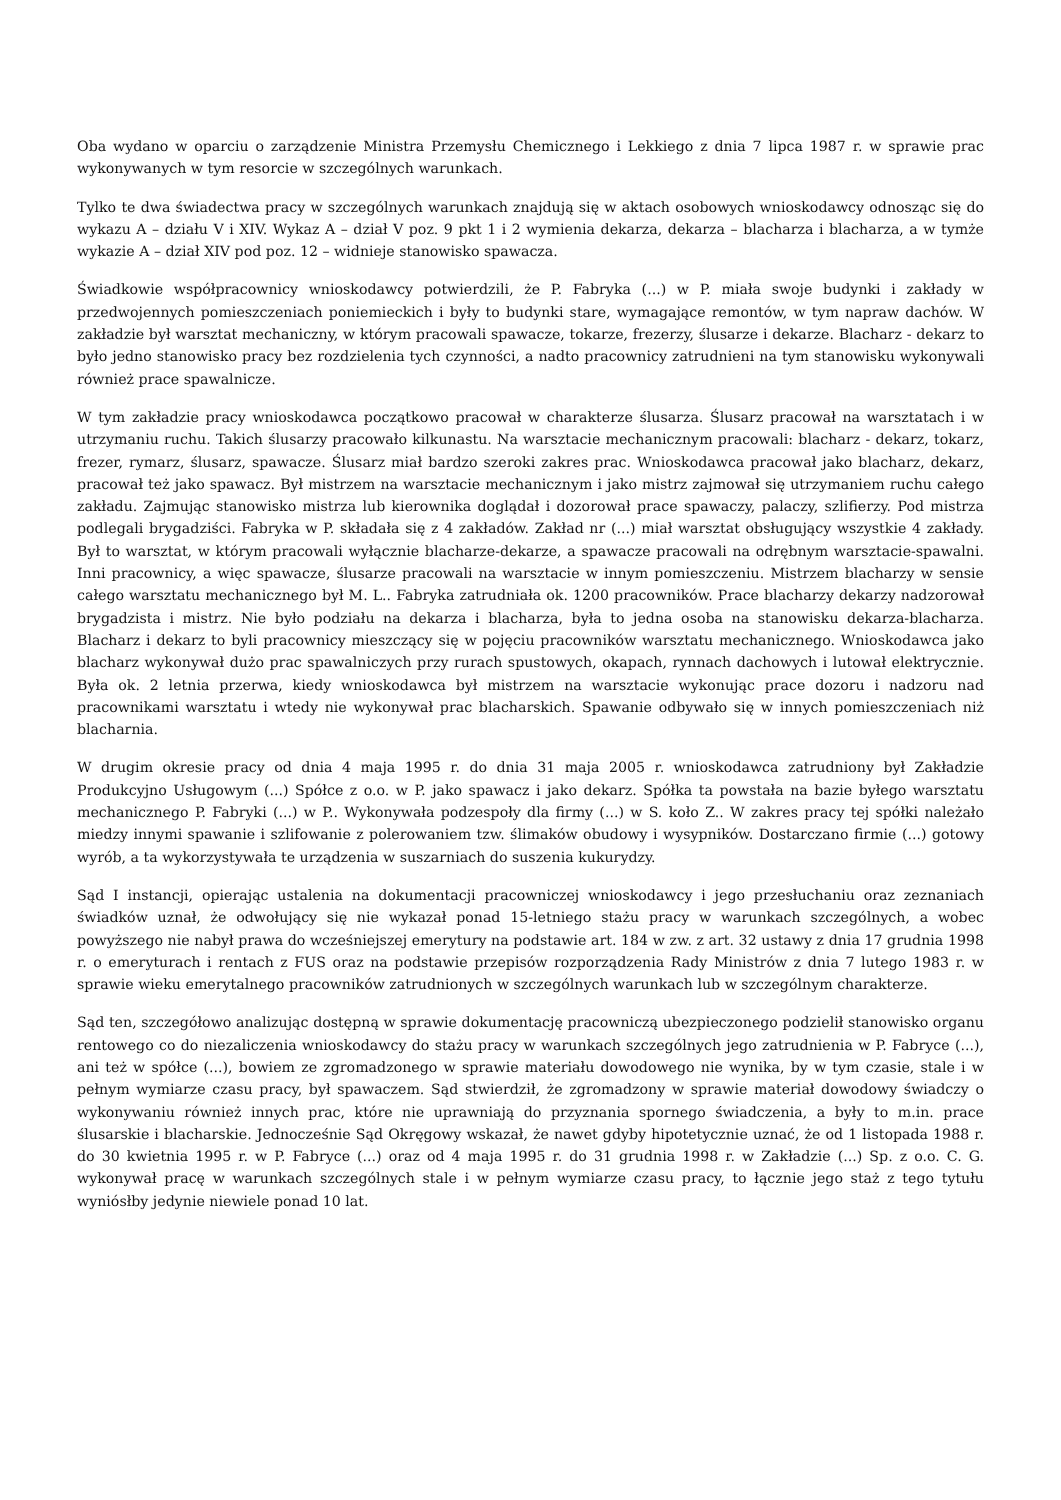Oba wydano w oparciu o zarządzenie Ministra Przemysłu Chemicznego i Lekkiego z dnia 7 lipca 1987 r. w sprawie prac wykonywanych w tym resorcie w szczególnych warunkach.
Tylko te dwa świadectwa pracy w szczególnych warunkach znajdują się w aktach osobowych wnioskodawcy odnosząc się do wykazu A – działu V i XIV. Wykaz A – dział V poz. 9 pkt 1 i 2 wymienia dekarza, dekarza – blacharza i blacharza, a w tymże wykazie A – dział XIV pod poz. 12 – widnieje stanowisko spawacza.
Świadkowie współpracownicy wnioskodawcy potwierdzili, że P. Fabryka (...) w P. miała swoje budynki i zakłady w przedwojennych pomieszczeniach poniemieckich i były to budynki stare, wymagające remontów, w tym napraw dachów. W zakładzie był warsztat mechaniczny, w którym pracowali spawacze, tokarze, frezerzy, ślusarze i dekarze. Blacharz - dekarz to było jedno stanowisko pracy bez rozdzielenia tych czynności, a nadto pracownicy zatrudnieni na tym stanowisku wykonywali również prace spawalnicze.
W tym zakładzie pracy wnioskodawca początkowo pracował w charakterze ślusarza. Ślusarz pracował na warsztatach i w utrzymaniu ruchu. Takich ślusarzy pracowało kilkunastu. Na warsztacie mechanicznym pracowali: blacharz - dekarz, tokarz, frezer, rymarz, ślusarz, spawacze. Ślusarz miał bardzo szeroki zakres prac. Wnioskodawca pracował jako blacharz, dekarz, pracował też jako spawacz. Był mistrzem na warsztacie mechanicznym i jako mistrz zajmował się utrzymaniem ruchu całego zakładu. Zajmując stanowisko mistrza lub kierownika doglądał i dozorował prace spawaczy, palaczy, szlifierzy. Pod mistrza podlegali brygadziści. Fabryka w P. składała się z 4 zakładów. Zakład nr (...) miał warsztat obsługujący wszystkie 4 zakłady. Był to warsztat, w którym pracowali wyłącznie blacharze-dekarze, a spawacze pracowali na odrębnym warsztacie-spawalni. Inni pracownicy, a więc spawacze, ślusarze pracowali na warsztacie w innym pomieszczeniu. Mistrzem blacharzy w sensie całego warsztatu mechanicznego był M. L.. Fabryka zatrudniała ok. 1200 pracowników. Prace blacharzy dekarzy nadzorował brygadzista i mistrz. Nie było podziału na dekarza i blacharza, była to jedna osoba na stanowisku dekarza-blacharza. Blacharz i dekarz to byli pracownicy mieszczący się w pojęciu pracowników warsztatu mechanicznego. Wnioskodawca jako blacharz wykonywał dużo prac spawalniczych przy rurach spustowych, okapach, rynnach dachowych i lutował elektrycznie. Była ok. 2 letnia przerwa, kiedy wnioskodawca był mistrzem na warsztacie wykonując prace dozoru i nadzoru nad pracownikami warsztatu i wtedy nie wykonywał prac blacharskich. Spawanie odbywało się w innych pomieszczeniach niż blacharnia.
W drugim okresie pracy od dnia 4 maja 1995 r. do dnia 31 maja 2005 r. wnioskodawca zatrudniony był Zakładzie Produkcyjno Usługowym (...) Spółce z o.o. w P. jako spawacz i jako dekarz. Spółka ta powstała na bazie byłego warsztatu mechanicznego P. Fabryki (...) w P.. Wykonywała podzespoły dla firmy (...) w S. koło Z.. W zakres pracy tej spółki należało miedzy innymi spawanie i szlifowanie z polerowaniem tzw. ślimaków obudowy i wysypników. Dostarczano firmie (...) gotowy wyrób, a ta wykorzystywała te urządzenia w suszarniach do suszenia kukurydzy.
Sąd I instancji, opierając ustalenia na dokumentacji pracowniczej wnioskodawcy i jego przesłuchaniu oraz zeznaniach świadków uznał, że odwołujący się nie wykazał ponad 15-letniego stażu pracy w warunkach szczególnych, a wobec powyższego nie nabył prawa do wcześniejszej emerytury na podstawie art. 184 w zw. z art. 32 ustawy z dnia 17 grudnia 1998 r. o emeryturach i rentach z FUS oraz na podstawie przepisów rozporządzenia Rady Ministrów z dnia 7 lutego 1983 r. w sprawie wieku emerytalnego pracowników zatrudnionych w szczególnych warunkach lub w szczególnym charakterze.
Sąd ten, szczegółowo analizując dostępną w sprawie dokumentację pracowniczą ubezpieczonego podzielił stanowisko organu rentowego co do niezaliczenia wnioskodawcy do stażu pracy w warunkach szczególnych jego zatrudnienia w P. Fabryce (...), ani też w spółce (...), bowiem ze zgromadzonego w sprawie materiału dowodowego nie wynika, by w tym czasie, stale i w pełnym wymiarze czasu pracy, był spawaczem. Sąd stwierdził, że zgromadzony w sprawie materiał dowodowy świadczy o wykonywaniu również innych prac, które nie uprawniają do przyznania spornego świadczenia, a były to m.in. prace ślusarskie i blacharskie. Jednocześnie Sąd Okręgowy wskazał, że nawet gdyby hipotetycznie uznać, że od 1 listopada 1988 r. do 30 kwietnia 1995 r. w P. Fabryce (...) oraz od 4 maja 1995 r. do 31 grudnia 1998 r. w Zakładzie (...) Sp. z o.o. C. G. wykonywał pracę w warunkach szczególnych stale i w pełnym wymiarze czasu pracy, to łącznie jego staż z tego tytułu wyniósłby jedynie niewiele ponad 10 lat.